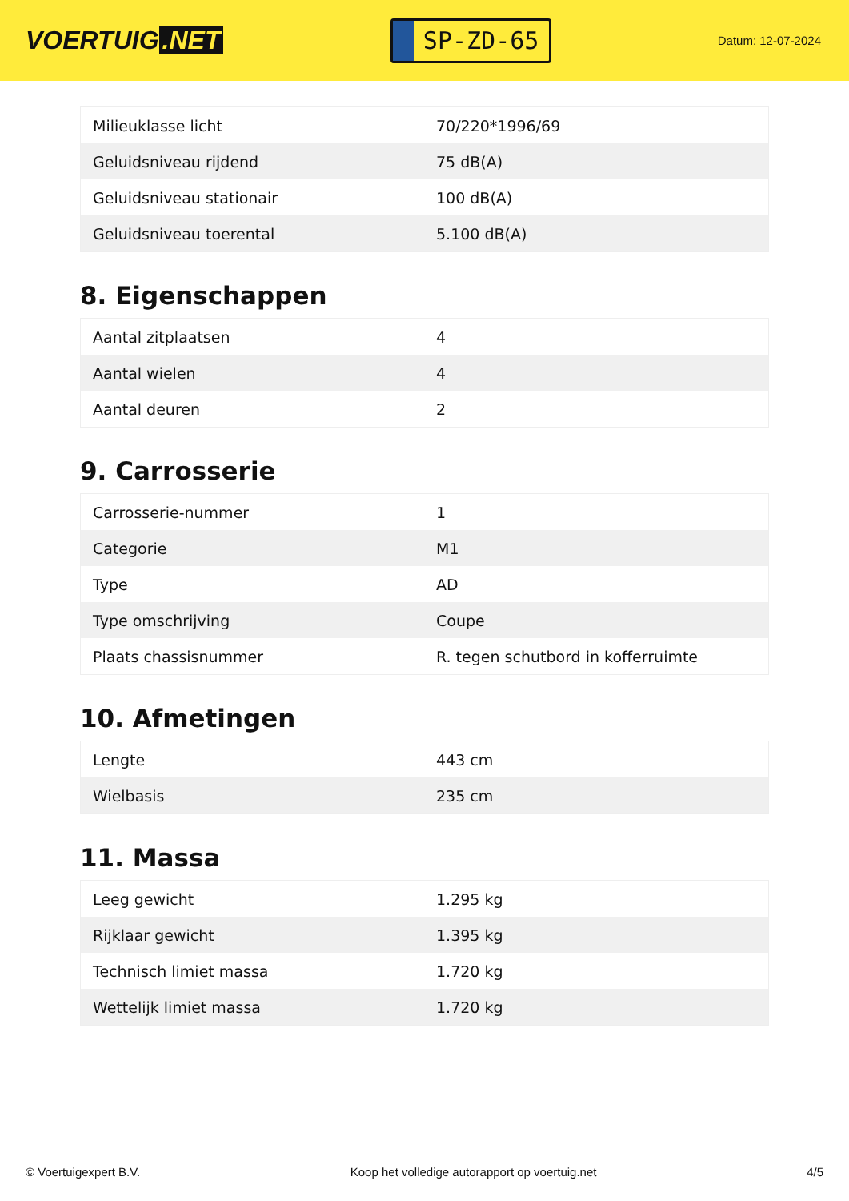VOERTUIG.NET
SP-ZD-65
Datum: 12-07-2024
| Milieuklasse licht | 70/220*1996/69 |
| Geluidsniveau rijdend | 75 dB(A) |
| Geluidsniveau stationair | 100 dB(A) |
| Geluidsniveau toerental | 5.100 dB(A) |
8. Eigenschappen
| Aantal zitplaatsen | 4 |
| Aantal wielen | 4 |
| Aantal deuren | 2 |
9. Carrosserie
| Carrosserie-nummer | 1 |
| Categorie | M1 |
| Type | AD |
| Type omschrijving | Coupe |
| Plaats chassisnummer | R. tegen schutbord in kofferruimte |
10. Afmetingen
| Lengte | 443 cm |
| Wielbasis | 235 cm |
11. Massa
| Leeg gewicht | 1.295 kg |
| Rijklaar gewicht | 1.395 kg |
| Technisch limiet massa | 1.720 kg |
| Wettelijk limiet massa | 1.720 kg |
© Voertuigexpert B.V. Koop het volledige autorapport op voertuig.net 4/5